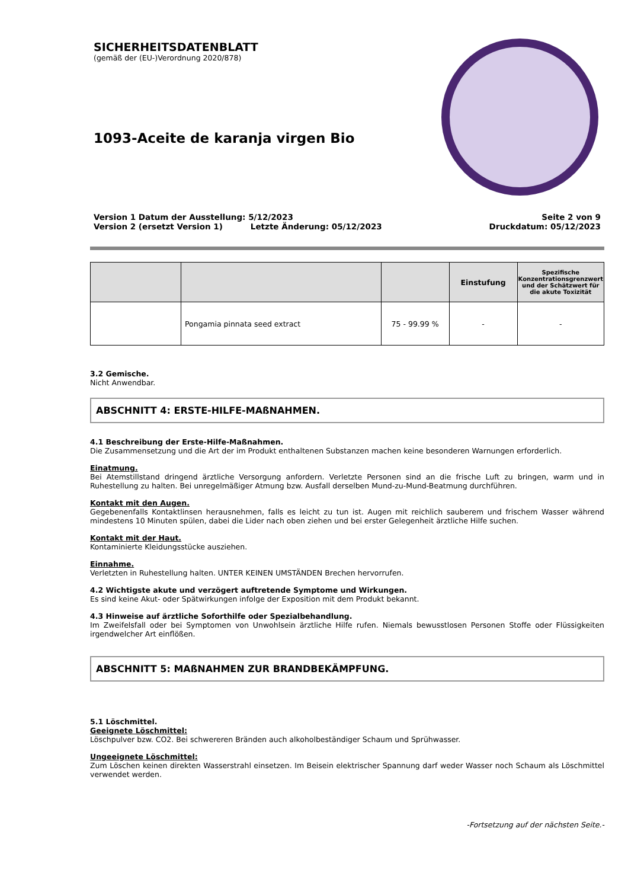SICHERHEITSDATENBLATT
(gemäß der (EU-)Verordnung 2020/878)
1093-Aceite de karanja virgen Bio
Version 1 Datum der Ausstellung: 5/12/2023
Version 2 (ersetzt Version 1) Letzte Änderung: 05/12/2023 Seite 2 von 9
Druckdatum: 05/12/2023
| | | | Einstufung | Spezifische Konzentrationsgrenzwert und der Schätzwert für die akute Toxizität |
| --- | --- | --- | --- | --- |
| | Pongamia pinnata seed extract | 75 - 99.99 % | - | - |
3.2 Gemische.
Nicht Anwendbar.
ABSCHNITT 4: ERSTE-HILFE-MAßNAHMEN.
4.1 Beschreibung der Erste-Hilfe-Maßnahmen.
Die Zusammensetzung und die Art der im Produkt enthaltenen Substanzen machen keine besonderen Warnungen erforderlich.
Einatmung.
Bei Atemstillstand dringend ärztliche Versorgung anfordern. Verletzte Personen sind an die frische Luft zu bringen, warm und in Ruhestellung zu halten. Bei unregelmäßiger Atmung bzw. Ausfall derselben Mund-zu-Mund-Beatmung durchführen.
Kontakt mit den Augen.
Gegebenenfalls Kontaktlinsen herausnehmen, falls es leicht zu tun ist. Augen mit reichlich sauberem und frischem Wasser während mindestens 10 Minuten spülen, dabei die Lider nach oben ziehen und bei erster Gelegenheit ärztliche Hilfe suchen.
Kontakt mit der Haut.
Kontaminierte Kleidungsstücke ausziehen.
Einnahme.
Verletzten in Ruhestellung halten. UNTER KEINEN UMSTÄNDEN Brechen hervorrufen.
4.2 Wichtigste akute und verzögert auftretende Symptome und Wirkungen.
Es sind keine Akut- oder Spätwirkungen infolge der Exposition mit dem Produkt bekannt.
4.3 Hinweise auf ärztliche Soforthilfe oder Spezialbehandlung.
Im Zweifelsfall oder bei Symptomen von Unwohlsein ärztliche Hilfe rufen. Niemals bewusstlosen Personen Stoffe oder Flüssigkeiten irgendwelcher Art einflößen.
ABSCHNITT 5: MAßNAHMEN ZUR BRANDBEKÄMPFUNG.
5.1 Löschmittel.
Geeignete Löschmittel:
Löschpulver bzw. CO2. Bei schwereren Bränden auch alkoholbeständiger Schaum und Sprühwasser.
Ungeeignete Löschmittel:
Zum Löschen keinen direkten Wasserstrahl einsetzen. Im Beisein elektrischer Spannung darf weder Wasser noch Schaum als Löschmittel verwendet werden.
-Fortsetzung auf der nächsten Seite.-